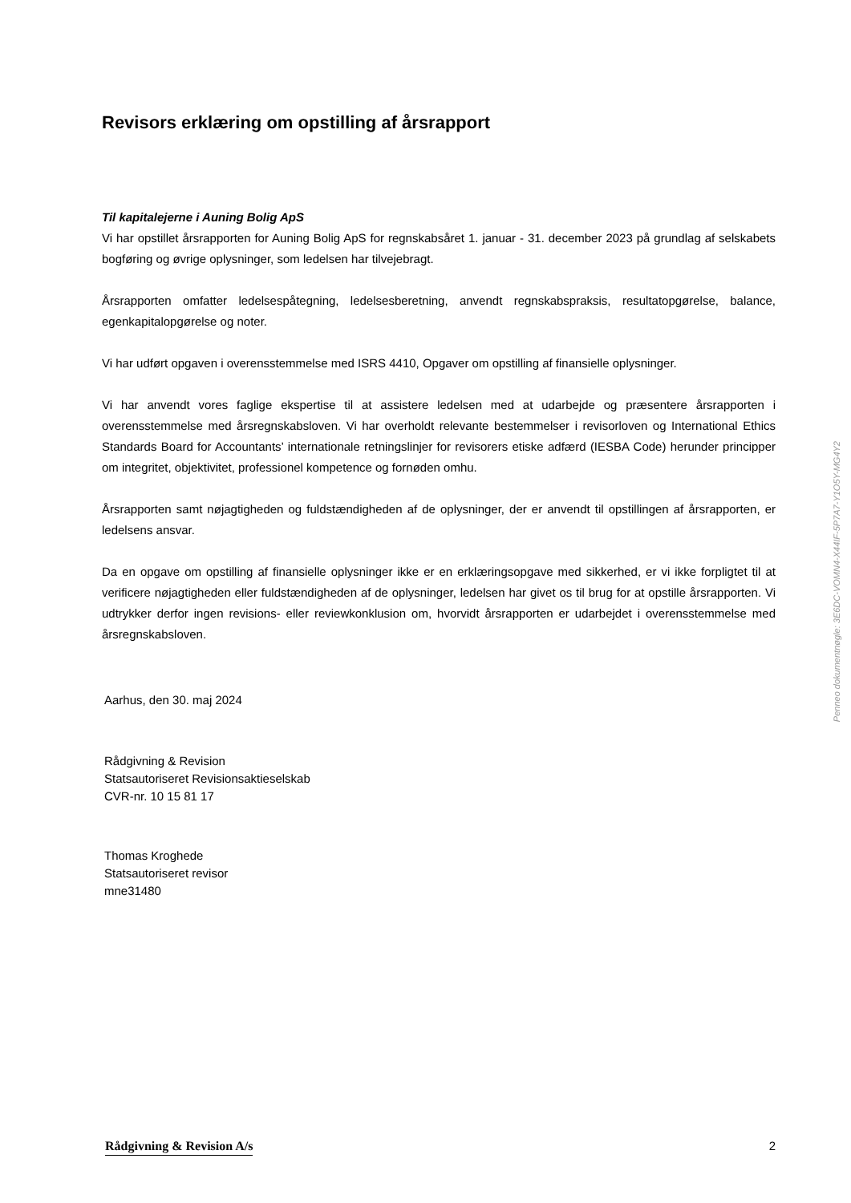Revisors erklæring om opstilling af årsrapport
Til kapitalejerne i Auning Bolig ApS
Vi har opstillet årsrapporten for Auning Bolig ApS for regnskabsåret 1. januar - 31. december 2023 på grundlag af selskabets bogføring og øvrige oplysninger, som ledelsen har tilvejebragt.
Årsrapporten omfatter ledelsespåtegning, ledelsesberetning, anvendt regnskabspraksis, resultatopgørelse, balance, egenkapitalopgørelse og noter.
Vi har udført opgaven i overensstemmelse med ISRS 4410, Opgaver om opstilling af finansielle oplysninger.
Vi har anvendt vores faglige ekspertise til at assistere ledelsen med at udarbejde og præsentere årsrapporten i overensstemmelse med årsregnskabsloven. Vi har overholdt relevante bestemmelser i revisorloven og International Ethics Standards Board for Accountants’ internationale retningslinjer for revisorers etiske adfærd (IESBA Code) herunder principper om integritet, objektivitet, professionel kompetence og fornøden omhu.
Årsrapporten samt nøjagtigheden og fuldstændigheden af de oplysninger, der er anvendt til opstillingen af årsrapporten, er ledelsens ansvar.
Da en opgave om opstilling af finansielle oplysninger ikke er en erklæringsopgave med sikkerhed, er vi ikke forpligtet til at verificere nøjagtigheden eller fuldstændigheden af de oplysninger, ledelsen har givet os til brug for at opstille årsrapporten. Vi udtrykker derfor ingen revisions- eller reviewkonklusion om, hvorvidt årsrapporten er udarbejdet i overensstemmelse med årsregnskabsloven.
Aarhus, den 30. maj 2024
Rådgivning & Revision
Statsautoriseret Revisionsaktieselskab
CVR-nr. 10 15 81 17
Thomas Kroghede
Statsautoriseret revisor
mne31480
Penneo dokumentnøgle: 3E6DC-VOMN4-X44IF-5P7A7-Y1O5Y-MG4Y2
Rådgivning & Revision A/s 2